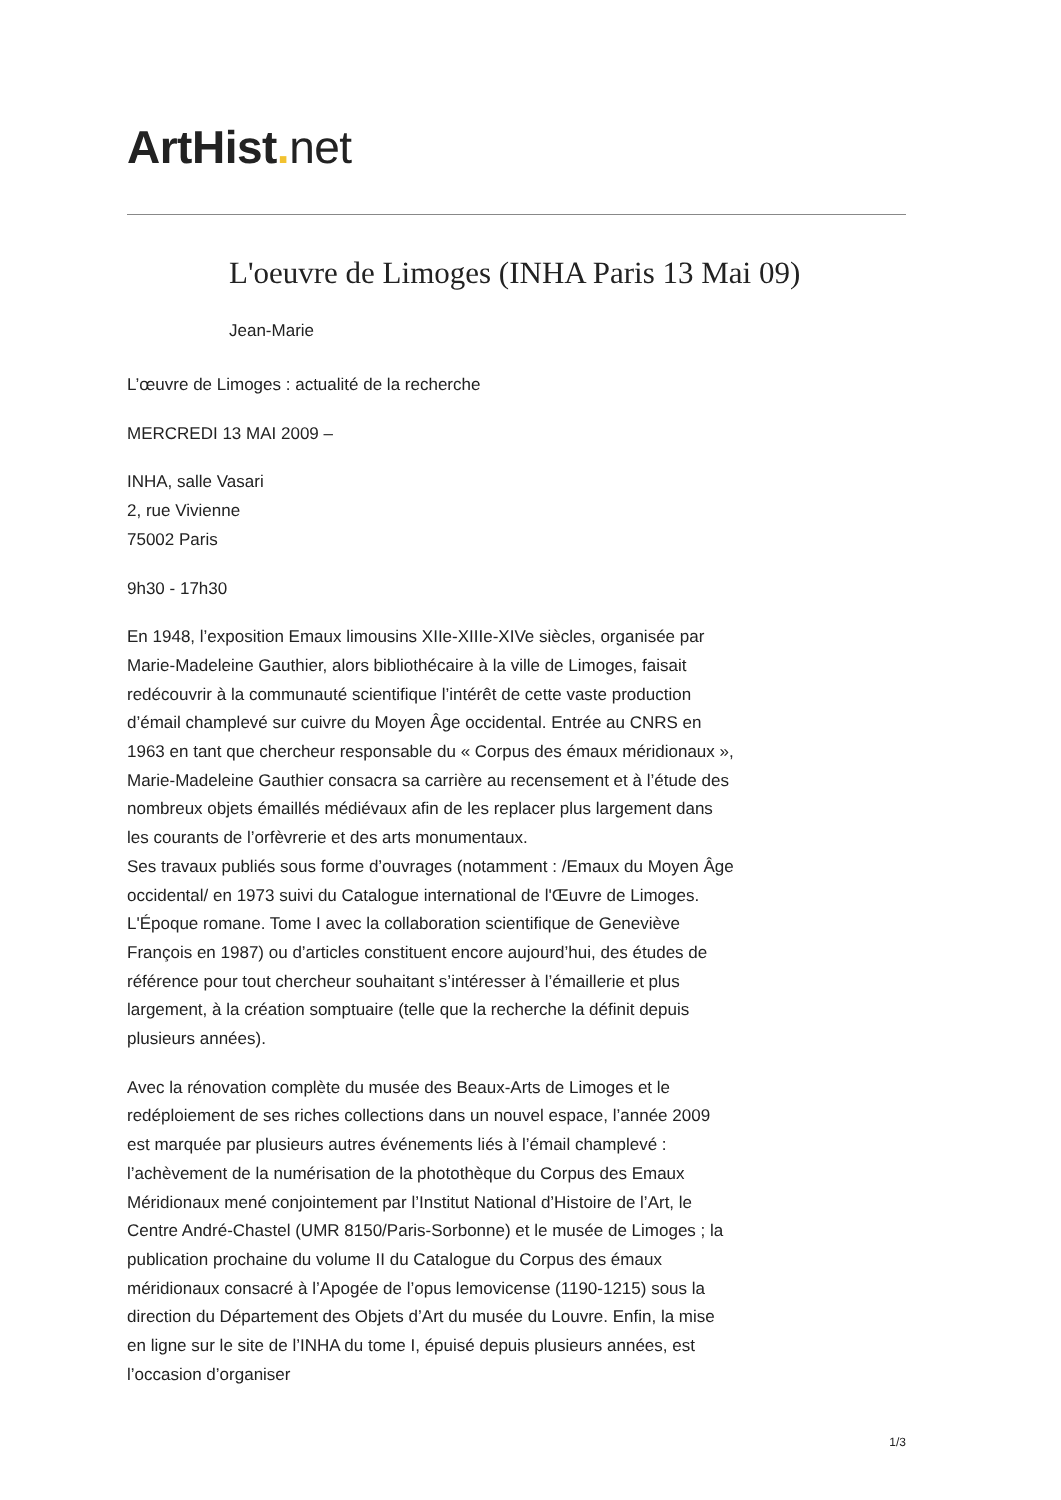ArtHist. net
L'oeuvre de Limoges (INHA Paris 13 Mai 09)
Jean-Marie
L’œuvre de Limoges : actualité de la recherche
MERCREDI 13 MAI 2009 –
INHA, salle Vasari
2, rue Vivienne
75002 Paris
9h30 - 17h30
En 1948, l’exposition Emaux limousins XIIe-XIIIe-XIVe siècles, organisée par Marie-Madeleine Gauthier, alors bibliothécaire à la ville de Limoges, faisait redécouvrir à la communauté scientifique l’intérêt de cette vaste production d’émail champlevé sur cuivre du Moyen Âge occidental. Entrée au CNRS en 1963 en tant que chercheur responsable du « Corpus des émaux méridionaux », Marie-Madeleine Gauthier consacra sa carrière au recensement et à l’étude des nombreux objets émaillés médiévaux afin de les replacer plus largement dans les courants de l’orfèvrerie et des arts monumentaux.
Ses travaux publiés sous forme d’ouvrages (notamment : /Emaux du Moyen Âge occidental/ en 1973 suivi du Catalogue international de l'Œuvre de Limoges. L'Époque romane. Tome I avec la collaboration scientifique de Geneviève François en 1987) ou d’articles constituent encore aujourd’hui, des études de référence pour tout chercheur souhaitant s’intéresser à l’émaillerie et plus largement, à la création somptuaire (telle que la recherche la définit depuis plusieurs années).
Avec la rénovation complète du musée des Beaux-Arts de Limoges et le redéploiement de ses riches collections dans un nouvel espace, l’année 2009 est marquée par plusieurs autres événements liés à l’émail champlevé : l’achèvement de la numérisation de la photothèque du Corpus des Emaux Méridionaux mené conjointement par l’Institut National d’Histoire de l’Art, le Centre André-Chastel (UMR 8150/Paris-Sorbonne) et le musée de Limoges ; la publication prochaine du volume II du Catalogue du Corpus des émaux méridionaux consacré à l’Apogée de l’opus lemovicense (1190-1215) sous la direction du Département des Objets d’Art du musée du Louvre. Enfin, la mise en ligne sur le site de l’INHA du tome I, épuisé depuis plusieurs années, est l’occasion d’organiser
1/3